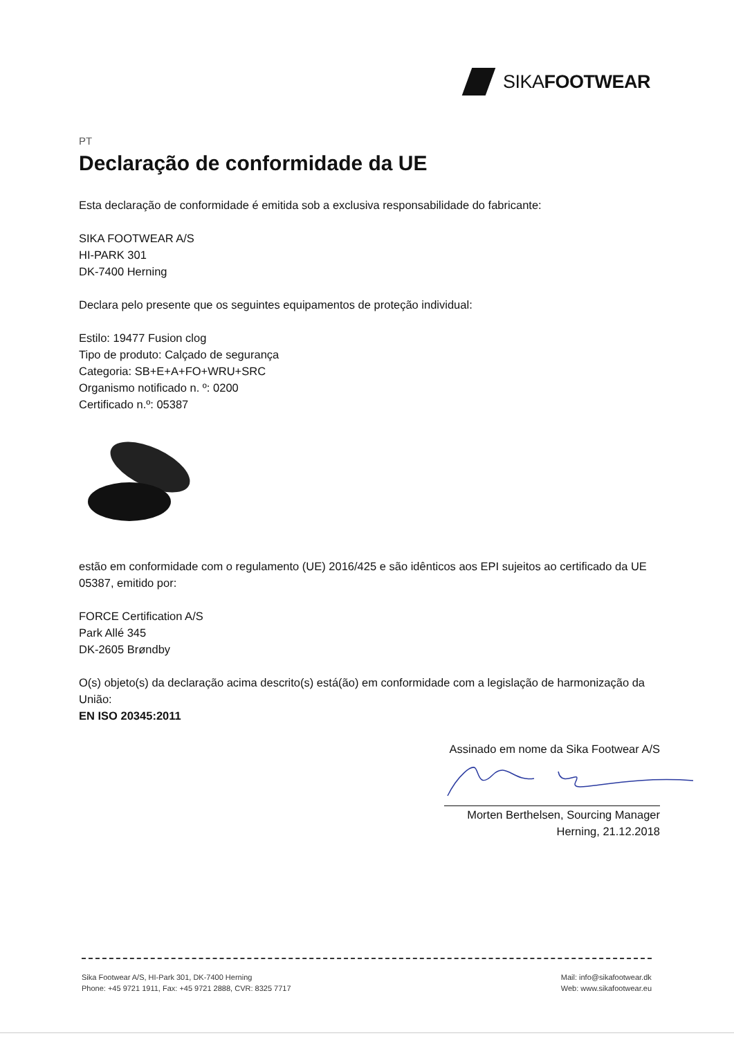SIKAFOOTWEAR
PT
Declaração de conformidade da UE
Esta declaração de conformidade é emitida sob a exclusiva responsabilidade do fabricante:
SIKA FOOTWEAR A/S
HI-PARK 301
DK-7400 Herning
Declara pelo presente que os seguintes equipamentos de proteção individual:
Estilo: 19477 Fusion clog
Tipo de produto: Calçado de segurança
Categoria: SB+E+A+FO+WRU+SRC
Organismo notificado n. º: 0200
Certificado n.º: 05387
estão em conformidade com o regulamento (UE) 2016/425 e são idênticos aos EPI sujeitos ao certificado da UE 05387, emitido por:
FORCE Certification A/S
Park Allé 345
DK-2605 Brøndby
O(s) objeto(s) da declaração acima descrito(s) está(ão) em conformidade com a legislação de harmonização da União:
EN ISO 20345:2011
Assinado em nome da Sika Footwear A/S
Morten Berthelsen, Sourcing Manager
Herning, 21.12.2018
Sika Footwear A/S, HI-Park 301, DK-7400 Herning
Phone: +45 9721 1911, Fax: +45 9721 2888, CVR: 8325 7717
Mail: info@sikafootwear.dk
Web: www.sikafootwear.eu